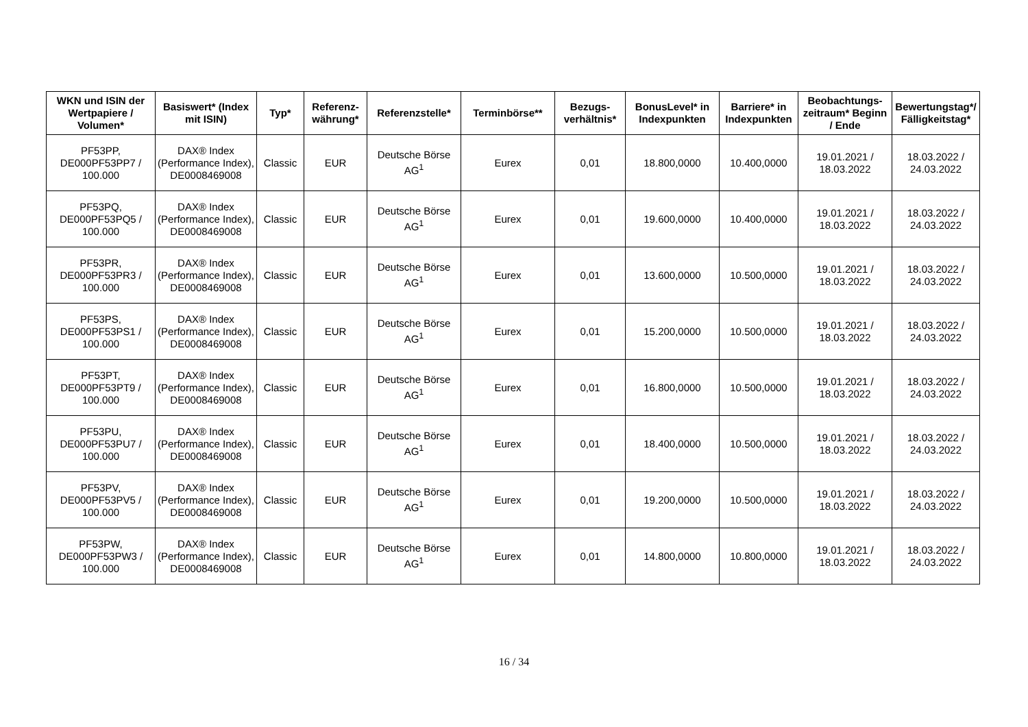| WKN und ISIN der Wertpapiere / Volumen* | Basiswert* (Index mit ISIN) | Typ* | Referenz-währung* | Referenzstelle* | Terminbörse** | Bezugs-verhältnis* | BonusLevel* in Indexpunkten | Barriere* in Indexpunkten | Beobachtungs-zeitraum* Beginn / Ende | Bewertungstag*/ Fälligkeitstag* |
| --- | --- | --- | --- | --- | --- | --- | --- | --- | --- | --- |
| PF53PP, DE000PF53PP7 / 100.000 | DAX® Index (Performance Index), DE0008469008 | Classic | EUR | Deutsche Börse AG<sup>1</sup> | Eurex | 0,01 | 18.800,0000 | 10.400,0000 | 19.01.2021 / 18.03.2022 | 18.03.2022 / 24.03.2022 |
| PF53PQ, DE000PF53PQ5 / 100.000 | DAX® Index (Performance Index), DE0008469008 | Classic | EUR | Deutsche Börse AG<sup>1</sup> | Eurex | 0,01 | 19.600,0000 | 10.400,0000 | 19.01.2021 / 18.03.2022 | 18.03.2022 / 24.03.2022 |
| PF53PR, DE000PF53PR3 / 100.000 | DAX® Index (Performance Index), DE0008469008 | Classic | EUR | Deutsche Börse AG<sup>1</sup> | Eurex | 0,01 | 13.600,0000 | 10.500,0000 | 19.01.2021 / 18.03.2022 | 18.03.2022 / 24.03.2022 |
| PF53PS, DE000PF53PS1 / 100.000 | DAX® Index (Performance Index), DE0008469008 | Classic | EUR | Deutsche Börse AG<sup>1</sup> | Eurex | 0,01 | 15.200,0000 | 10.500,0000 | 19.01.2021 / 18.03.2022 | 18.03.2022 / 24.03.2022 |
| PF53PT, DE000PF53PT9 / 100.000 | DAX® Index (Performance Index), DE0008469008 | Classic | EUR | Deutsche Börse AG<sup>1</sup> | Eurex | 0,01 | 16.800,0000 | 10.500,0000 | 19.01.2021 / 18.03.2022 | 18.03.2022 / 24.03.2022 |
| PF53PU, DE000PF53PU7 / 100.000 | DAX® Index (Performance Index), DE0008469008 | Classic | EUR | Deutsche Börse AG<sup>1</sup> | Eurex | 0,01 | 18.400,0000 | 10.500,0000 | 19.01.2021 / 18.03.2022 | 18.03.2022 / 24.03.2022 |
| PF53PV, DE000PF53PV5 / 100.000 | DAX® Index (Performance Index), DE0008469008 | Classic | EUR | Deutsche Börse AG<sup>1</sup> | Eurex | 0,01 | 19.200,0000 | 10.500,0000 | 19.01.2021 / 18.03.2022 | 18.03.2022 / 24.03.2022 |
| PF53PW, DE000PF53PW3 / 100.000 | DAX® Index (Performance Index), DE0008469008 | Classic | EUR | Deutsche Börse AG<sup>1</sup> | Eurex | 0,01 | 14.800,0000 | 10.800,0000 | 19.01.2021 / 18.03.2022 | 18.03.2022 / 24.03.2022 |
16 / 34